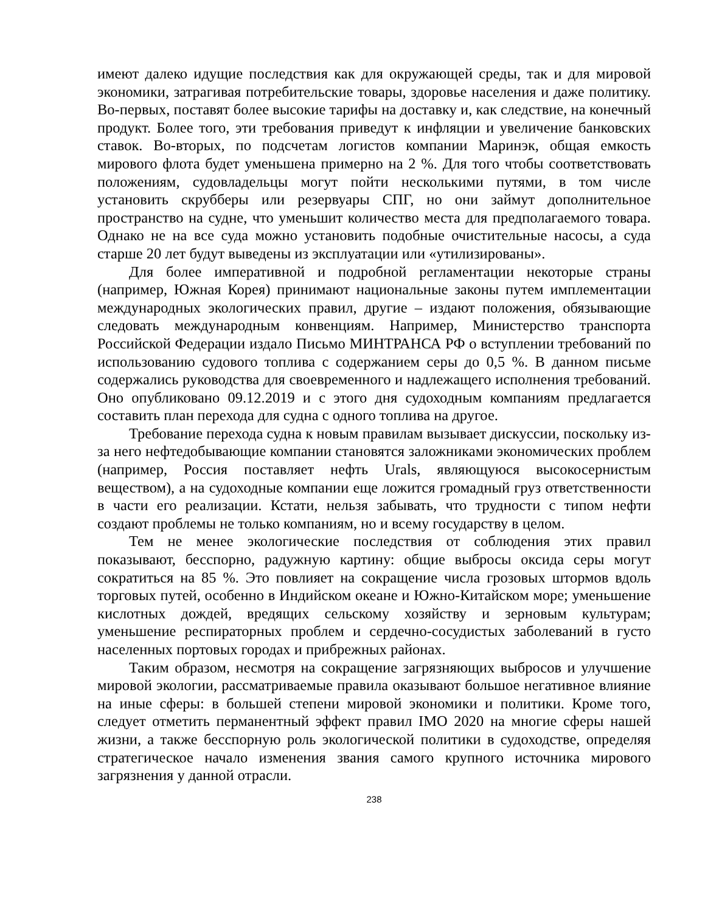имеют далеко идущие последствия как для окружающей среды, так и для мировой экономики, затрагивая потребительские товары, здоровье населения и даже политику. Во-первых, поставят более высокие тарифы на доставку и, как следствие, на конечный продукт. Более того, эти требования приведут к инфляции и увеличение банковских ставок. Во-вторых, по подсчетам логистов компании Маринэк, общая емкость мирового флота будет уменьшена примерно на 2 %. Для того чтобы соответствовать положениям, судовладельцы могут пойти несколькими путями, в том числе установить скрубберы или резервуары СПГ, но они займут дополнительное пространство на судне, что уменьшит количество места для предполагаемого товара. Однако не на все суда можно установить подобные очистительные насосы, а суда старше 20 лет будут выведены из эксплуатации или «утилизированы».
Для более императивной и подробной регламентации некоторые страны (например, Южная Корея) принимают национальные законы путем имплементации международных экологических правил, другие – издают положения, обязывающие следовать международным конвенциям. Например, Министерство транспорта Российской Федерации издало Письмо МИНТРАНСА РФ о вступлении требований по использованию судового топлива с содержанием серы до 0,5 %. В данном письме содержались руководства для своевременного и надлежащего исполнения требований. Оно опубликовано 09.12.2019 и с этого дня судоходным компаниям предлагается составить план перехода для судна с одного топлива на другое.
Требование перехода судна к новым правилам вызывает дискуссии, поскольку из-за него нефтедобывающие компании становятся заложниками экономических проблем (например, Россия поставляет нефть Urals, являющуюся высокосернистым веществом), а на судоходные компании еще ложится громадный груз ответственности в части его реализации. Кстати, нельзя забывать, что трудности с типом нефти создают проблемы не только компаниям, но и всему государству в целом.
Тем не менее экологические последствия от соблюдения этих правил показывают, бесспорно, радужную картину: общие выбросы оксида серы могут сократиться на 85 %. Это повлияет на сокращение числа грозовых штормов вдоль торговых путей, особенно в Индийском океане и Южно-Китайском море; уменьшение кислотных дождей, вредящих сельскому хозяйству и зерновым культурам; уменьшение респираторных проблем и сердечно-сосудистых заболеваний в густо населенных портовых городах и прибрежных районах.
Таким образом, несмотря на сокращение загрязняющих выбросов и улучшение мировой экологии, рассматриваемые правила оказывают большое негативное влияние на иные сферы: в большей степени мировой экономики и политики. Кроме того, следует отметить перманентный эффект правил IMO 2020 на многие сферы нашей жизни, а также бесспорную роль экологической политики в судоходстве, определяя стратегическое начало изменения звания самого крупного источника мирового загрязнения у данной отрасли.
238